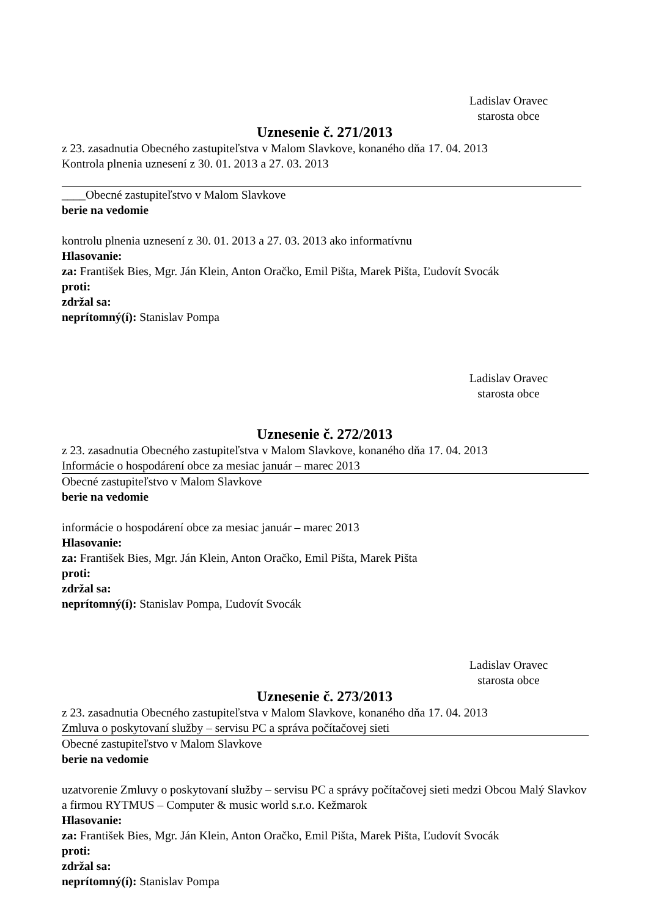Ladislav Oravec
starosta obce
Uznesenie č. 271/2013
z 23. zasadnutia Obecného zastupiteľstva v Malom Slavkove, konaného dňa 17. 04. 2013
Kontrola plnenia uznesení z 30. 01. 2013 a 27. 03. 2013
____Obecné zastupiteľstvo v Malom Slavkove
berie na vedomie
kontrolu plnenia uznesení z 30. 01. 2013 a 27. 03. 2013 ako informatívnu
Hlasovanie:
za: František Bies, Mgr. Ján Klein, Anton Oračko, Emil Pišta, Marek Pišta, Ľudovít Svocák
proti:
zdržal sa:
neprítomný(í): Stanislav Pompa
Ladislav Oravec
starosta obce
Uznesenie č. 272/2013
z 23. zasadnutia Obecného zastupiteľstva v Malom Slavkove, konaného dňa 17. 04. 2013
Informácie o hospodárení obce za mesiac január – marec 2013
Obecné zastupiteľstvo v Malom Slavkove
berie na vedomie
informácie o hospodárení obce za mesiac január – marec 2013
Hlasovanie:
za: František Bies, Mgr. Ján Klein, Anton Oračko, Emil Pišta, Marek Pišta
proti:
zdržal sa:
neprítomný(í): Stanislav Pompa, Ľudovít Svocák
Ladislav Oravec
starosta obce
Uznesenie č. 273/2013
z 23. zasadnutia Obecného zastupiteľstva v Malom Slavkove, konaného dňa 17. 04. 2013
Zmluva o poskytovaní služby – servisu PC a správa počítačovej sieti
Obecné zastupiteľstvo v Malom Slavkove
berie na vedomie
uzatvorenie Zmluvy o poskytovaní služby – servisu PC a správy počítačovej sieti medzi Obcou Malý Slavkov a firmou RYTMUS – Computer & music world s.r.o. Kežmarok
Hlasovanie:
za: František Bies, Mgr. Ján Klein, Anton Oračko, Emil Pišta, Marek Pišta, Ľudovít Svocák
proti:
zdržal sa:
neprítomný(í): Stanislav Pompa